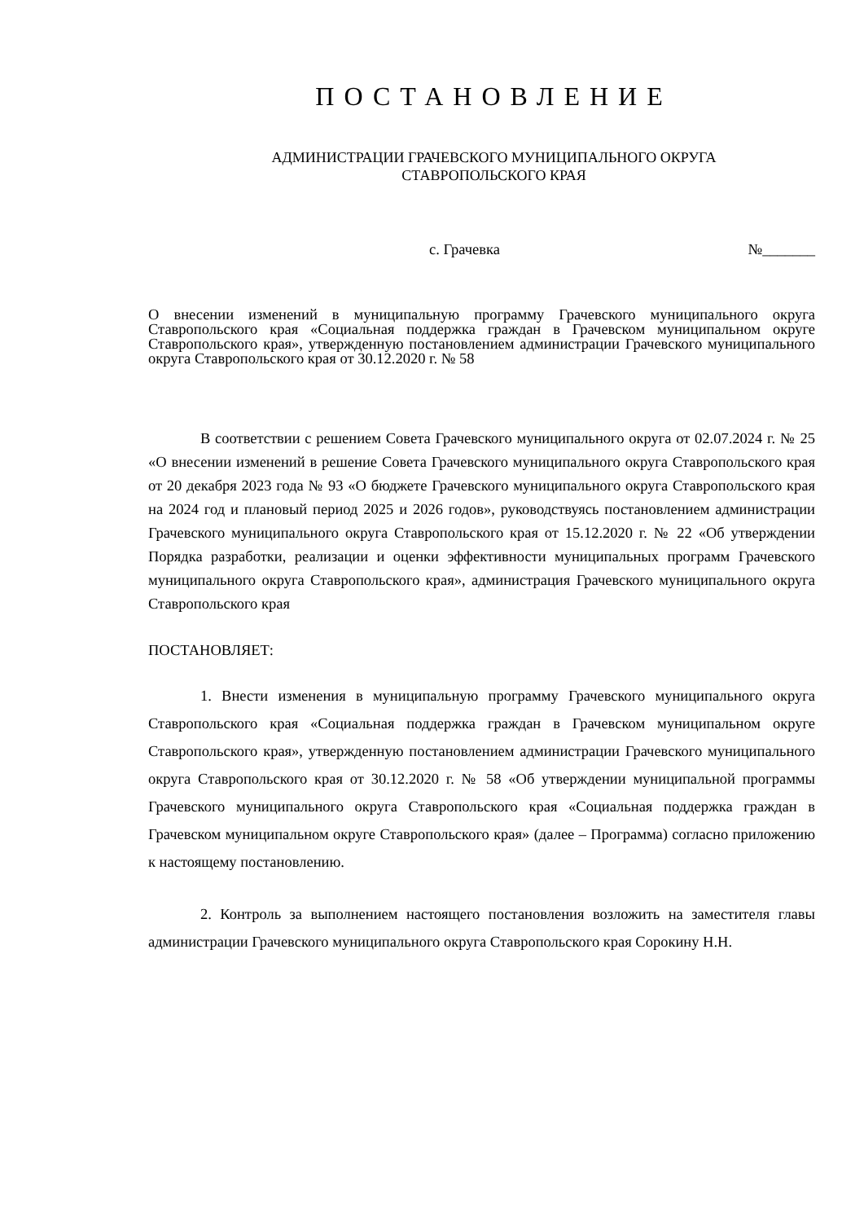ПОСТАНОВЛЕНИЕ
АДМИНИСТРАЦИИ ГРАЧЕВСКОГО МУНИЦИПАЛЬНОГО ОКРУГА
СТАВРОПОЛЬСКОГО КРАЯ
с. Грачевка №_______
О внесении изменений в муниципальную программу Грачевского муниципального округа Ставропольского края «Социальная поддержка граждан в Грачевском муниципальном округе Ставропольского края», утвержденную постановлением администрации Грачевского муниципального округа Ставропольского края от 30.12.2020 г. № 58
В соответствии с решением Совета Грачевского муниципального округа от 02.07.2024 г. № 25 «О внесении изменений в решение Совета Грачевского муниципального округа Ставропольского края от 20 декабря 2023 года № 93 «О бюджете Грачевского муниципального округа Ставропольского края на 2024 год и плановый период 2025 и 2026 годов», руководствуясь постановлением администрации Грачевского муниципального округа Ставропольского края от 15.12.2020 г. № 22 «Об утверждении Порядка разработки, реализации и оценки эффективности муниципальных программ Грачевского муниципального округа Ставропольского края», администрация Грачевского муниципального округа Ставропольского края
ПОСТАНОВЛЯЕТ:
1. Внести изменения в муниципальную программу Грачевского муниципального округа Ставропольского края «Социальная поддержка граждан в Грачевском муниципальном округе Ставропольского края», утвержденную постановлением администрации Грачевского муниципального округа Ставропольского края от 30.12.2020 г. № 58 «Об утверждении муниципальной программы Грачевского муниципального округа Ставропольского края «Социальная поддержка граждан в Грачевском муниципальном округе Ставропольского края» (далее – Программа) согласно приложению к настоящему постановлению.
2. Контроль за выполнением настоящего постановления возложить на заместителя главы администрации Грачевского муниципального округа Ставропольского края Сорокину Н.Н.